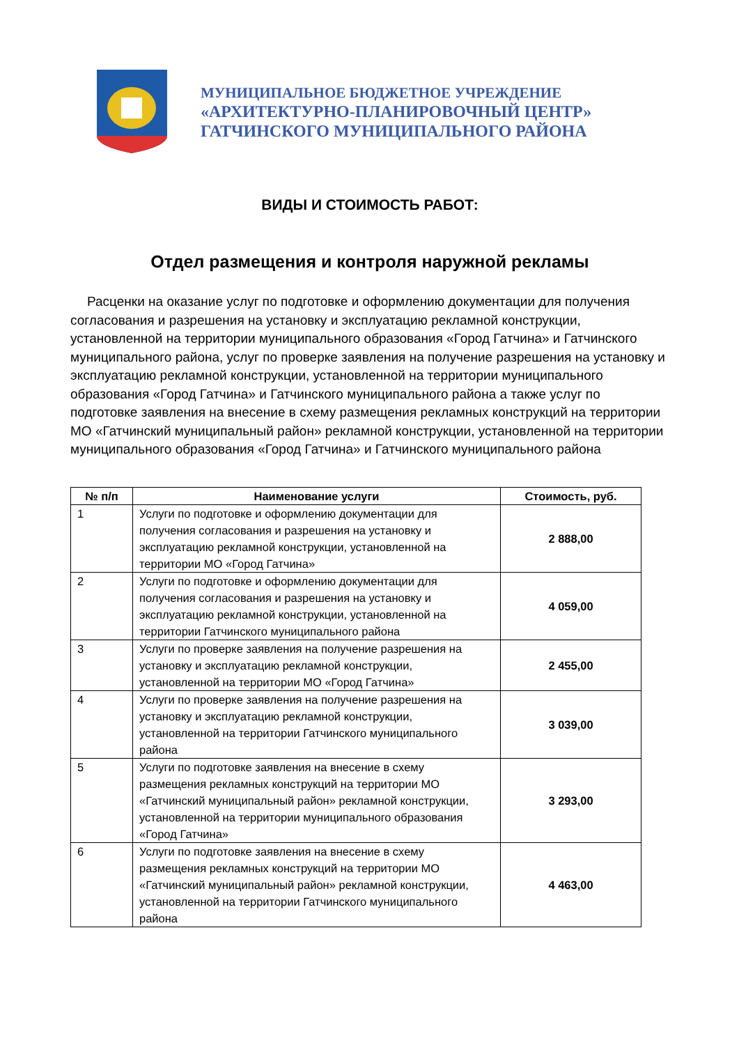МУНИЦИПАЛЬНОЕ БЮДЖЕТНОЕ УЧРЕЖДЕНИЕ
«АРХИТЕКТУРНО-ПЛАНИРОВОЧНЫЙ ЦЕНТР»
ГАТЧИНСКОГО МУНИЦИПАЛЬНОГО РАЙОНА
ВИДЫ И СТОИМОСТЬ РАБОТ:
Отдел размещения и контроля наружной рекламы
Расценки на оказание услуг по подготовке и оформлению документации для получения согласования и разрешения на установку и эксплуатацию рекламной конструкции, установленной на территории муниципального образования «Город Гатчина» и Гатчинского муниципального района, услуг по проверке заявления на получение разрешения на установку и эксплуатацию рекламной конструкции, установленной на территории муниципального образования «Город Гатчина» и Гатчинского муниципального района а также услуг по подготовке заявления на внесение в схему размещения рекламных конструкций на территории МО «Гатчинский муниципальный район» рекламной конструкции, установленной на территории муниципального образования «Город Гатчина» и Гатчинского муниципального района
| № п/п | Наименование услуги | Стоимость, руб. |
| --- | --- | --- |
| 1 | Услуги по подготовке и оформлению документации для получения согласования и разрешения на установку и эксплуатацию рекламной конструкции, установленной на территории МО «Город Гатчина» | 2 888,00 |
| 2 | Услуги по подготовке и оформлению документации для получения согласования и разрешения на установку и эксплуатацию рекламной конструкции, установленной на территории Гатчинского муниципального района | 4 059,00 |
| 3 | Услуги по проверке заявления на получение разрешения на установку и эксплуатацию рекламной конструкции, установленной на территории МО «Город Гатчина» | 2 455,00 |
| 4 | Услуги по проверке заявления на получение разрешения на установку и эксплуатацию рекламной конструкции, установленной на территории Гатчинского муниципального района | 3 039,00 |
| 5 | Услуги по подготовке заявления на внесение в схему размещения рекламных конструкций на территории МО «Гатчинский муниципальный район» рекламной конструкции, установленной на территории муниципального образования «Город Гатчина» | 3 293,00 |
| 6 | Услуги по подготовке заявления на внесение в схему размещения рекламных конструкций на территории МО «Гатчинский муниципальный район» рекламной конструкции, установленной на территории Гатчинского муниципального района | 4 463,00 |